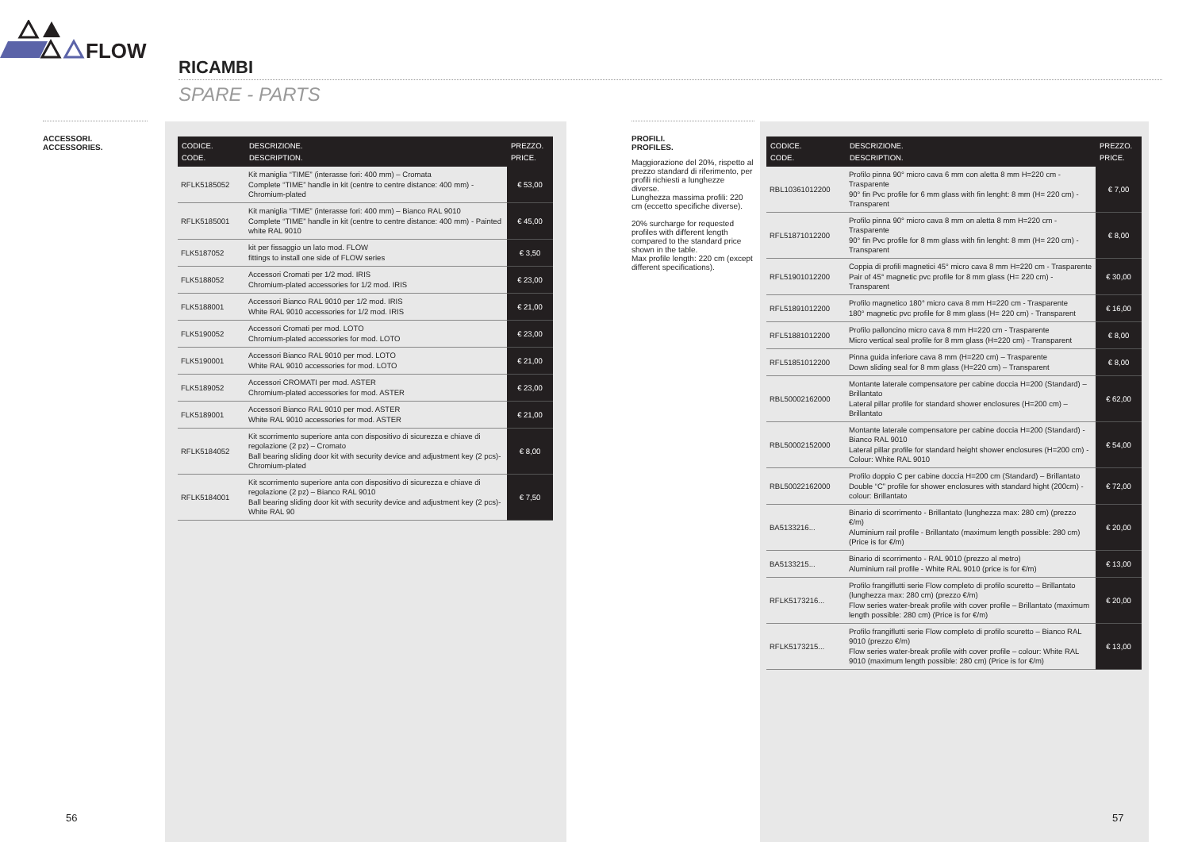FLOW
RICAMBI
SPARE - PARTS
ACCESSORI.
ACCESSORIES.
PROFILI.
PROFILES.
Maggiorazione del 20%, rispetto al prezzo standard di riferimento, per profili richiesti a lunghezze diverse.
Lunghezza massima profili: 220 cm (eccetto specifiche diverse).
20% surcharge for requested profiles with different length compared to the standard price shown in the table.
Max profile length: 220 cm (except different specifications).
| CODICE. CODE. | DESCRIZIONE. DESCRIPTION. | PREZZO. PRICE. |
| --- | --- | --- |
| RFLK5185052 | Kit maniglia “TIME” (interasse fori: 400 mm) – Cromata Complete “TIME” handle in kit (centre to centre distance: 400 mm) - Chromium-plated | € 53,00 |
| RFLK5185001 | Kit maniglia “TIME” (interasse fori: 400 mm) – Bianco RAL 9010 Complete “TIME” handle in kit (centre to centre distance: 400 mm) - Painted white RAL 9010 | € 45,00 |
| FLK5187052 | kit per fissaggio un lato mod. FLOW fittings to install one side of FLOW series | € 3,50 |
| FLK5188052 | Accessori Cromati per 1/2 mod. IRIS Chromium-plated accessories for 1/2 mod. IRIS | € 23,00 |
| FLK5188001 | Accessori Bianco RAL 9010 per 1/2 mod. IRIS White RAL 9010 accessories for 1/2 mod. IRIS | € 21,00 |
| FLK5190052 | Accessori Cromati per mod. LOTO Chromium-plated accessories for mod. LOTO | € 23,00 |
| FLK5190001 | Accessori Bianco RAL 9010 per mod. LOTO White RAL 9010 accessories for mod. LOTO | € 21,00 |
| FLK5189052 | Accessori CROMATI per mod. ASTER Chromium-plated accessories for mod. ASTER | € 23,00 |
| FLK5189001 | Accessori Bianco RAL 9010 per mod. ASTER White RAL 9010 accessories for mod. ASTER | € 21,00 |
| RFLK5184052 | Kit scorrimento superiore anta con dispositivo di sicurezza e chiave di regolazione (2 pz) – Cromato Ball bearing sliding door kit with security device and adjustment key (2 pcs)- Chromium-plated | € 8,00 |
| RFLK5184001 | Kit scorrimento superiore anta con dispositivo di sicurezza e chiave di regolazione (2 pz) – Bianco RAL 9010 Ball bearing sliding door kit with security device and adjustment key (2 pcs)- White RAL 90 | € 7,50 |
| CODICE. CODE. | DESCRIZIONE. DESCRIPTION. | PREZZO. PRICE. |
| --- | --- | --- |
| RBL10361012200 | Profilo pinna 90° micro cava 6 mm con aletta 8 mm H=220 cm - Trasparente 90° fin Pvc profile for 6 mm glass with fin lenght: 8 mm (H= 220 cm) - Transparent | € 7,00 |
| RFL51871012200 | Profilo pinna 90° micro cava 8 mm on aletta 8 mm H=220 cm - Trasparente 90° fin Pvc profile for 8 mm glass with fin lenght: 8 mm (H= 220 cm) - Transparent | € 8,00 |
| RFL51901012200 | Coppia di profili magnetici 45° micro cava 8 mm H=220 cm - Trasparente Pair of 45° magnetic pvc profile for 8 mm glass (H= 220 cm) - Transparent | € 30,00 |
| RFL51891012200 | Profilo magnetico 180° micro cava 8 mm H=220 cm - Trasparente 180° magnetic pvc profile for 8 mm glass (H= 220 cm) - Transparent | € 16,00 |
| RFL51881012200 | Profilo palloncino micro cava 8 mm H=220 cm - Trasparente Micro vertical seal profile for 8 mm glass (H=220 cm) - Transparent | € 8,00 |
| RFL51851012200 | Pinna guida inferiore cava 8 mm (H=220 cm) – Trasparente Down sliding seal for 8 mm glass (H=220 cm) – Transparent | € 8,00 |
| RBL50002162000 | Montante laterale compensatore per cabine doccia H=200 (Standard) – Brillantato Lateral pillar profile for standard shower enclosures (H=200 cm) – Brillantato | € 62,00 |
| RBL50002152000 | Montante laterale compensatore per cabine doccia H=200 (Standard) - Bianco RAL 9010 Lateral pillar profile for standard height shower enclosures (H=200 cm) - Colour: White RAL 9010 | € 54,00 |
| RBL50022162000 | Profilo doppio C per cabine doccia H=200 cm (Standard) – Brillantato Double “C” profile for shower enclosures with standard hight (200cm) - colour: Brillantato | € 72,00 |
| BA5133216... | Binario di scorrimento - Brillantato (lunghezza max: 280 cm) (prezzo €/m) Aluminium rail profile - Brillantato (maximum length possible: 280 cm) (Price is for €/m) | € 20,00 |
| BA5133215... | Binario di scorrimento - RAL 9010 (prezzo al metro) Aluminium rail profile - White RAL 9010 (price is for €/m) | € 13,00 |
| RFLK5173216... | Profilo frangiflutti serie Flow completo di profilo scuretto – Brillantato (lunghezza max: 280 cm) (prezzo €/m) Flow series water-break profile with cover profile – Brillantato (maximum length possible: 280 cm) (Price is for €/m) | € 20,00 |
| RFLK5173215... | Profilo frangiflutti serie Flow completo di profilo scuretto – Bianco RAL 9010 (prezzo €/m) Flow series water-break profile with cover profile – colour: White RAL 9010 (maximum length possible: 280 cm) (Price is for €/m) | € 13,00 |
56 57